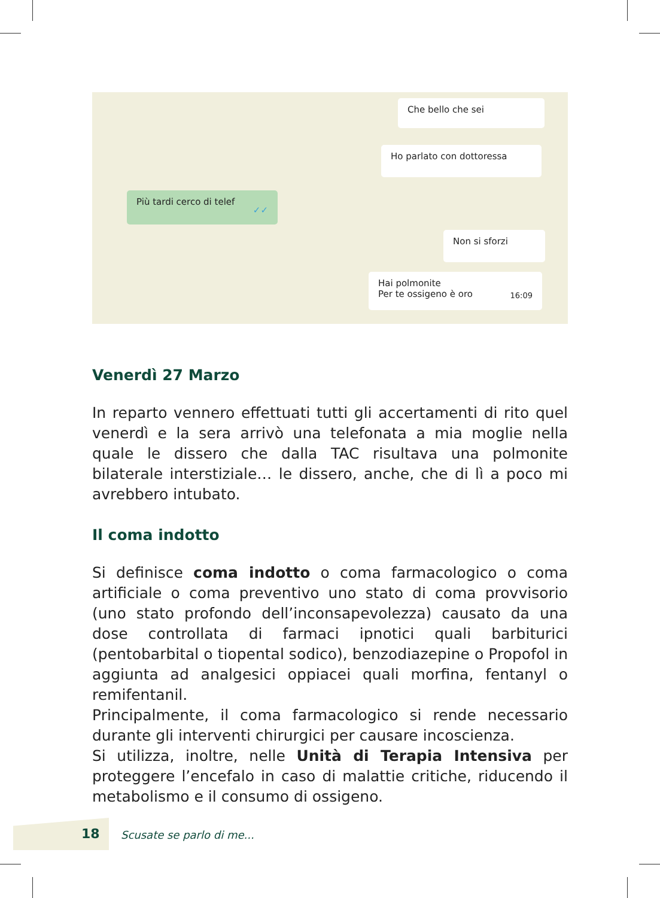Che bello che sei
Ho parlato con dottoressa
Più tardi cerco di telef ✓✓
Non si sforzi
Hai polmonite
Per te ossigeno è oro 16:09
Venerdì 27 Marzo
In reparto vennero effettuati tutti gli accertamenti di rito quel venerdì e la sera arrivò una telefonata a mia moglie nella quale le dissero che dalla TAC risultava una polmonite bilaterale interstiziale… le dissero, anche, che di lì a poco mi avrebbero intubato.
Il coma indotto
Si definisce coma indotto o coma farmacologico o coma artificiale o coma preventivo uno stato di coma provvisorio (uno stato profondo dell’inconsapevolezza) causato da una dose controllata di farmaci ipnotici quali barbiturici (pentobarbital o tiopental sodico), benzodiazepine o Propofol in aggiunta ad analgesici oppiacei quali morfina, fentanyl o remifentanil.
Principalmente, il coma farmacologico si rende necessario durante gli interventi chirurgici per causare incoscienza.
Si utilizza, inoltre, nelle Unità di Terapia Intensiva per proteggere l’encefalo in caso di malattie critiche, riducendo il metabolismo e il consumo di ossigeno.
18 Scusate se parlo di me...